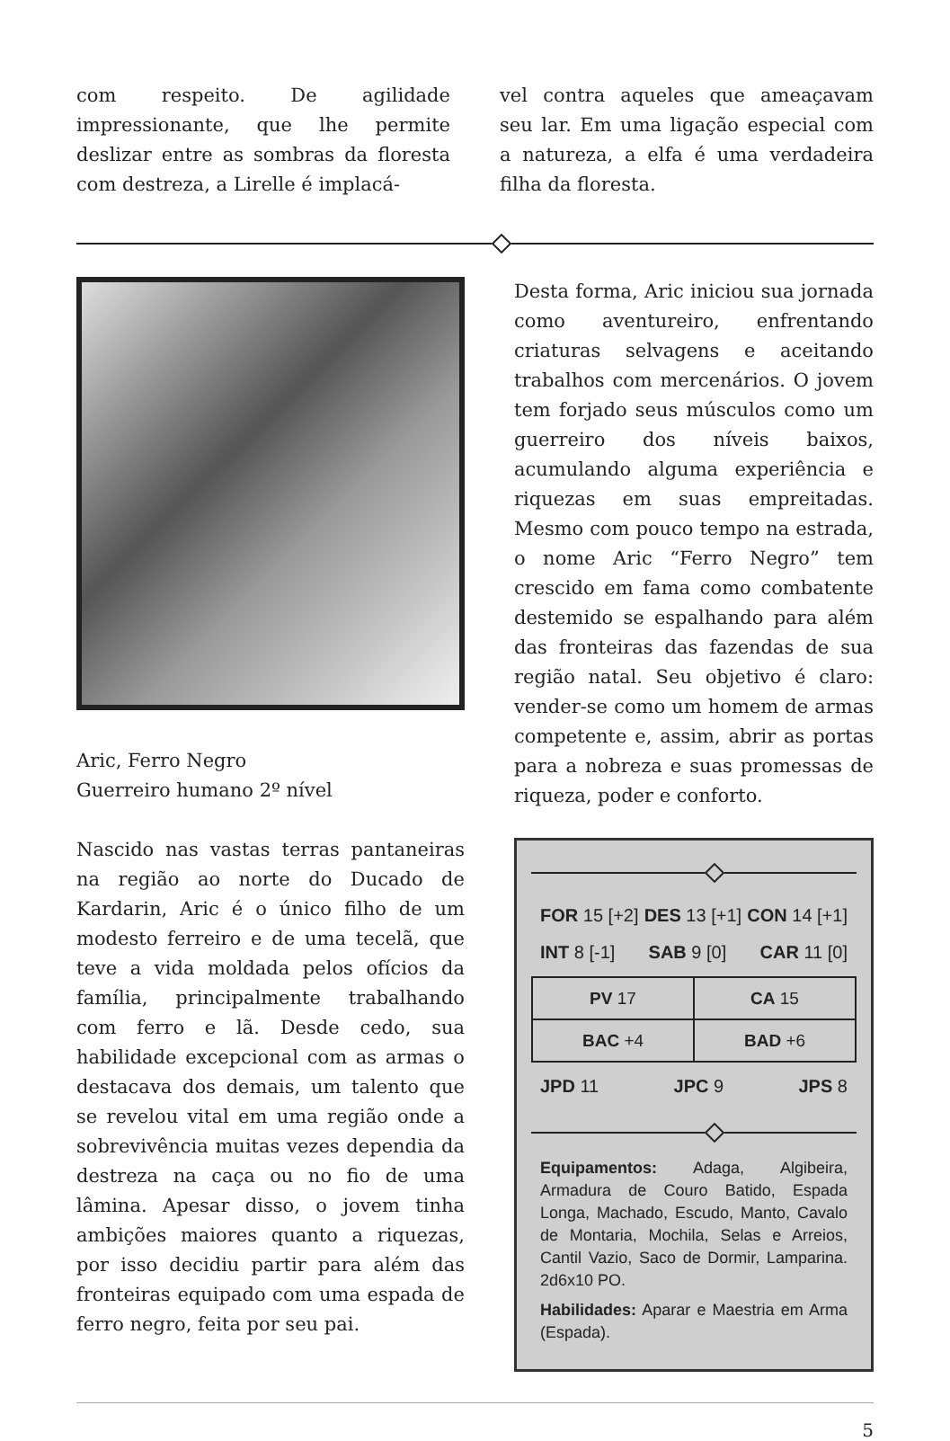com respeito. De agilidade impressionante, que lhe permite deslizar entre as sombras da floresta com destreza, a Lirelle é implacá-
vel contra aqueles que ameaçavam seu lar. Em uma ligação especial com a natureza, a elfa é uma verdadeira filha da floresta.
Aric, Ferro Negro
Guerreiro humano 2º nível
Nascido nas vastas terras pantaneiras na região ao norte do Ducado de Kardarin, Aric é o único filho de um modesto ferreiro e de uma tecelã, que teve a vida moldada pelos ofícios da família, principalmente trabalhando com ferro e lã. Desde cedo, sua habilidade excepcional com as armas o destacava dos demais, um talento que se revelou vital em uma região onde a sobrevivência muitas vezes dependia da destreza na caça ou no fio de uma lâmina. Apesar disso, o jovem tinha ambições maiores quanto a riquezas, por isso decidiu partir para além das fronteiras equipado com uma espada de ferro negro, feita por seu pai.
Desta forma, Aric iniciou sua jornada como aventureiro, enfrentando criaturas selvagens e aceitando trabalhos com mercenários. O jovem tem forjado seus músculos como um guerreiro dos níveis baixos, acumulando alguma experiência e riquezas em suas empreitadas. Mesmo com pouco tempo na estrada, o nome Aric “Ferro Negro” tem crescido em fama como combatente destemido se espalhando para além das fronteiras das fazendas de sua região natal. Seu objetivo é claro: vender-se como um homem de armas competente e, assim, abrir as portas para a nobreza e suas promessas de riqueza, poder e conforto.
FOR 15 [+2] DES 13 [+1] CON 14 [+1]
INT 8 [-1] SAB 9 [0] CAR 11 [0]
| PV 17 | CA 15 |
| BAC +4 | BAD +6 |
JPD 11 JPC 9 JPS 8
Equipamentos: Adaga, Algibeira, Armadura de Couro Batido, Espada Longa, Machado, Escudo, Manto, Cavalo de Montaria, Mochila, Selas e Arreios, Cantil Vazio, Saco de Dormir, Lamparina. 2d6x10 PO.
Habilidades: Aparar e Maestria em Arma (Espada).
5